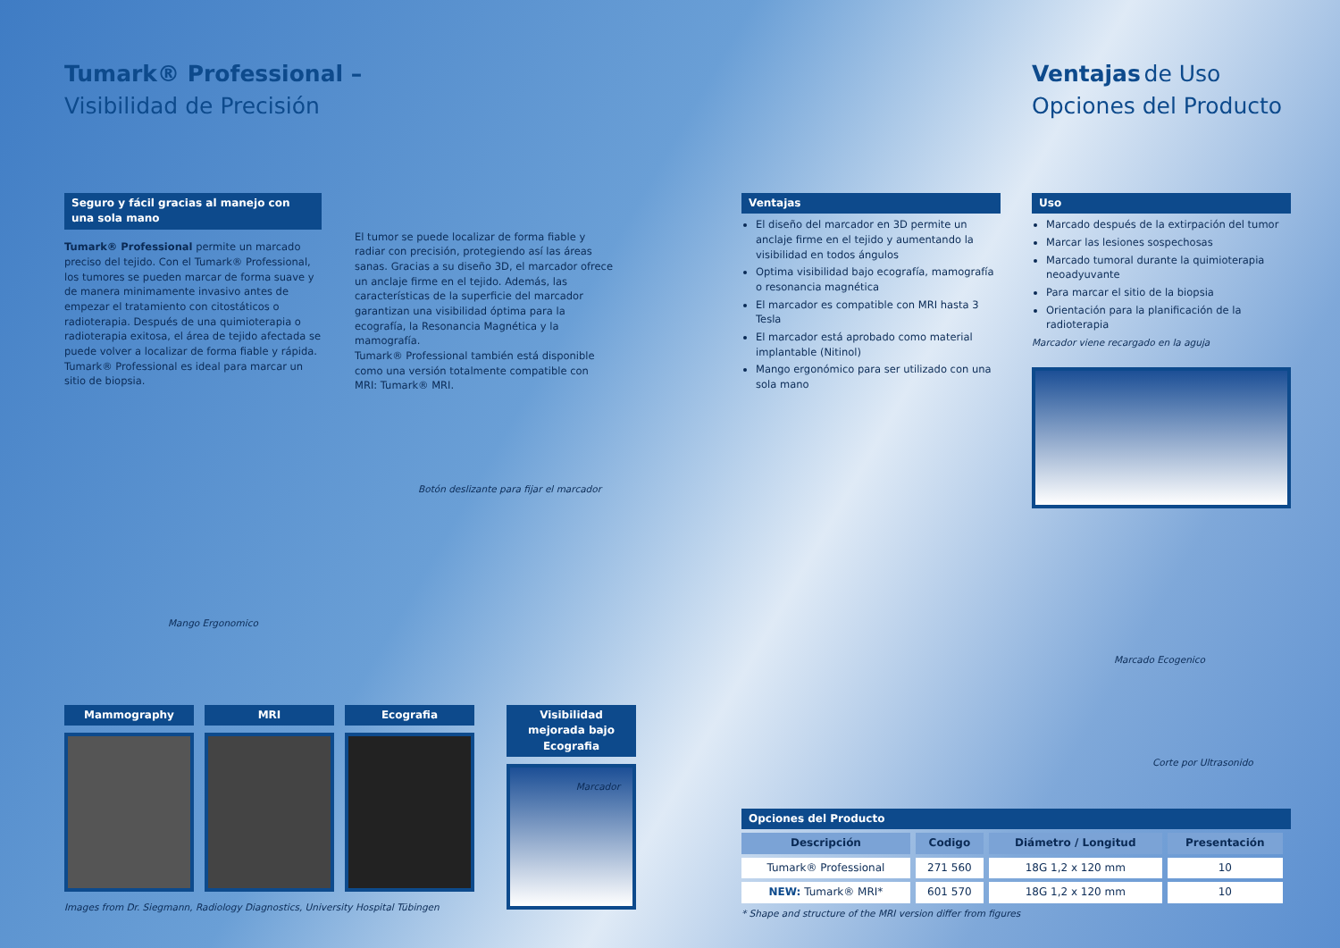Tumark® Professional –
Visibilidad de Precisión
Ventajas de Uso
Opciones del Producto
Seguro y fácil gracias al manejo con una sola mano
Tumark® Professional permite un marcado preciso del tejido. Con el Tumark® Professional, los tumores se pueden marcar de forma suave y de manera minimamente invasivo antes de empezar el tratamiento con citostáticos o radioterapia. Después de una quimioterapia o radioterapia exitosa, el área de tejido afectada se puede volver a localizar de forma fiable y rápida. Tumark® Professional es ideal para marcar un sitio de biopsia.
El tumor se puede localizar de forma fiable y radiar con precisión, protegiendo así las áreas sanas. Gracias a su diseño 3D, el marcador ofrece un anclaje firme en el tejido. Además, las características de la superficie del marcador garantizan una visibilidad óptima para la ecografía, la Resonancia Magnética y la mamografía.
Tumark® Professional también está disponible como una versión totalmente compatible con MRI: Tumark® MRI.
Ventajas
El diseño del marcador en 3D permite un anclaje firme en el tejido y aumentando la visibilidad en todos ángulos
Optima visibilidad bajo ecografía, mamografía o resonancia magnética
El marcador es compatible con MRI hasta 3 Tesla
El marcador está aprobado como material implantable (Nitinol)
Mango ergonómico para ser utilizado con una sola mano
Uso
Marcado después de la extirpación del tumor
Marcar las lesiones sospechosas
Marcado tumoral durante la quimioterapia neoadyuvante
Para marcar el sitio de la biopsia
Orientación para la planificación de la radioterapia
Marcador viene recargado en la aguja
Botón deslizante para fijar el marcador
Mango Ergonomico
Marcado Ecogenico
Corte por Ultrasonido
Mammography MRI Ecografia Visibilidad mejorada bajo Ecografia
Marcador
Images from Dr. Siegmann, Radiology Diagnostics, University Hospital Tübingen
Opciones del Producto
| Descripción | Codigo | Diámetro / Longitud | Presentación |
| --- | --- | --- | --- |
| Tumark® Professional | 271 560 | 18G 1,2 x 120 mm | 10 |
| NEW: Tumark® MRI* | 601 570 | 18G 1,2 x 120 mm | 10 |
* Shape and structure of the MRI version differ from figures